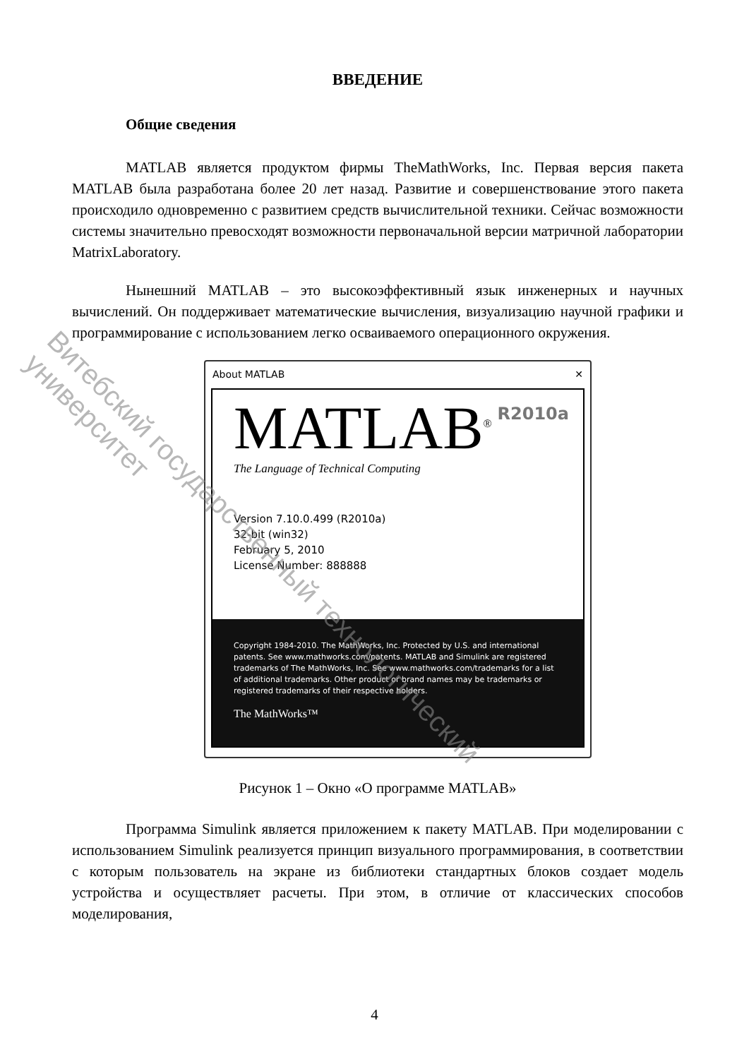ВВЕДЕНИЕ
Общие сведения
MATLAB является продуктом фирмы TheMathWorks, Inc. Первая версия пакета MATLAB была разработана более 20 лет назад. Развитие и совершенствование этого пакета происходило одновременно с развитием средств вычислительной техники. Сейчас возможности системы значительно превосходят возможности первоначальной версии матричной лаборатории MatrixLaboratory.
Нынешний MATLAB – это высокоэффективный язык инженерных и научных вычислений. Он поддерживает математические вычисления, визуализацию научной графики и программирование с использованием легко осваиваемого операционного окружения.
About MATLAB ✕
MATLAB<sup>®</sup>
R2010a
The Language of Technical Computing
Version 7.10.0.499 (R2010a)
32-bit (win32)
February 5, 2010
License Number: 888888
Copyright 1984-2010. The MathWorks, Inc. Protected by U.S. and international patents. See www.mathworks.com/patents. MATLAB and Simulink are registered trademarks of The MathWorks, Inc. See www.mathworks.com/trademarks for a list of additional trademarks. Other product or brand names may be trademarks or registered trademarks of their respective holders.
The MathWorks™
Рисунок 1 – Окно «О программе MATLAB»
Программа Simulink является приложением к пакету MATLAB. При моделировании с использованием Simulink реализуется принцип визуального программирования, в соответствии с которым пользователь на экране из библиотеки стандартных блоков создает модель устройства и осуществляет расчеты. При этом, в отличие от классических способов моделирования,
4
Витебский государственный технологический университет